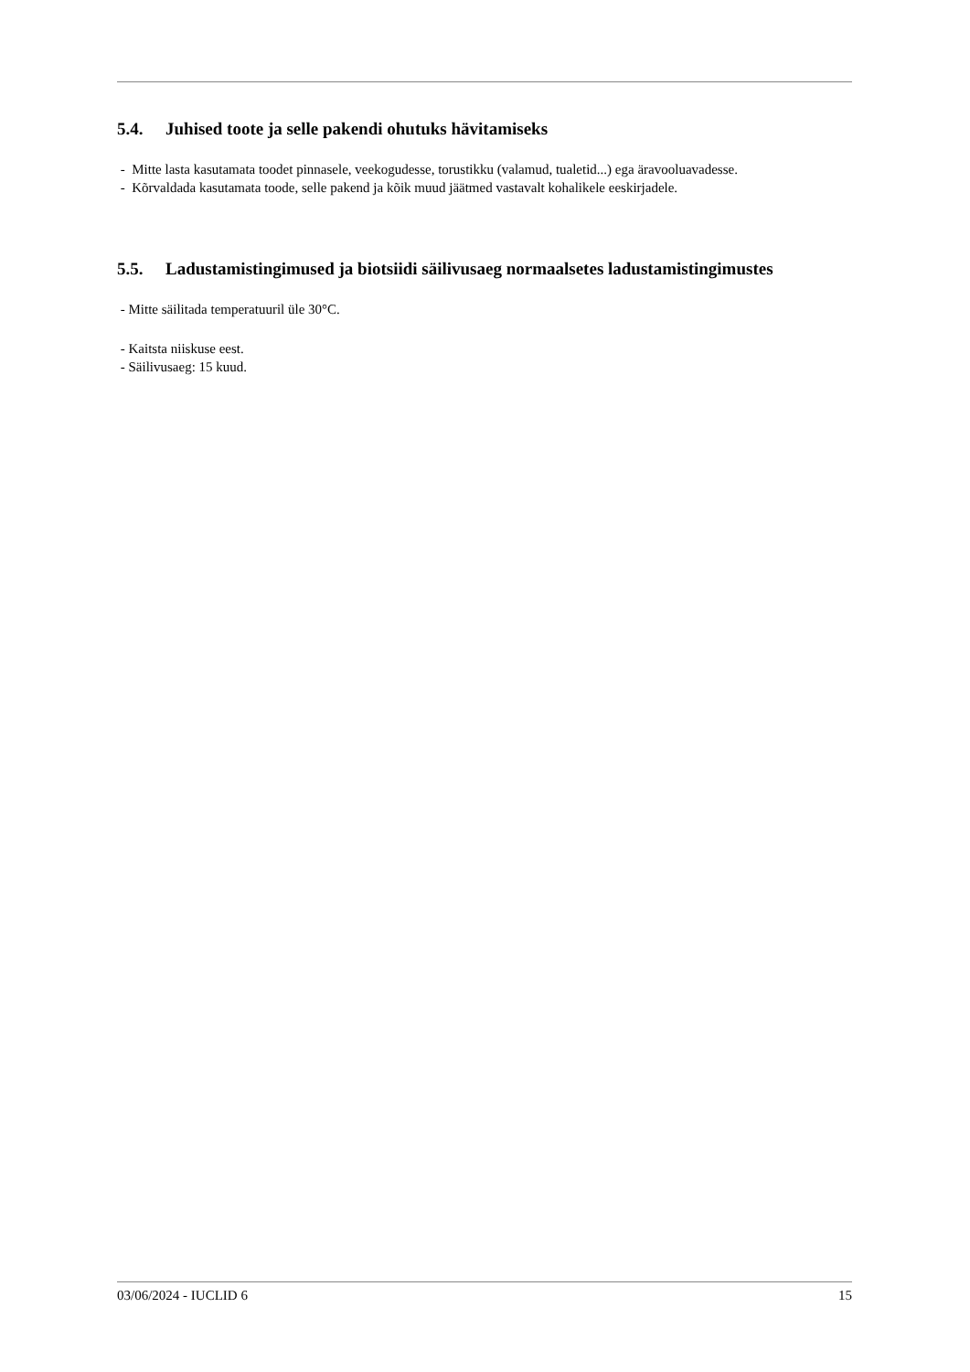5.4. Juhised toote ja selle pakendi ohutuks hävitamiseks
- Mitte lasta kasutamata toodet pinnasele, veekogudesse, torustikku (valamud, tualetid...) ega äravooluavadesse.
- Kõrvaldada kasutamata toode, selle pakend ja kõik muud jäätmed vastavalt kohalikele eeskirjadele.
5.5. Ladustamistingimused ja biotsiidi säilivusaeg normaalsetes ladustamistingimustes
- Mitte säilitada temperatuuril üle 30°C.
- Kaitsta niiskuse eest.
- Säilivusaeg: 15 kuud.
03/06/2024 - IUCLID 6 15